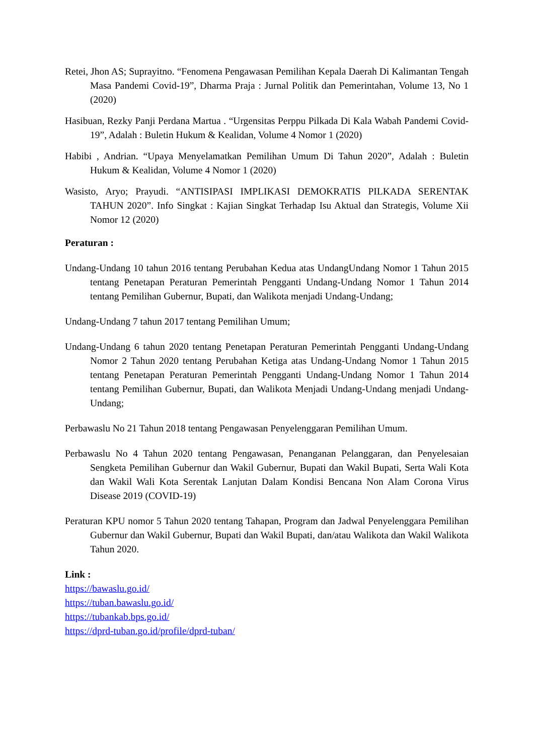Retei, Jhon AS; Suprayitno. “Fenomena Pengawasan Pemilihan Kepala Daerah Di Kalimantan Tengah Masa Pandemi Covid-19”, Dharma Praja : Jurnal Politik dan Pemerintahan, Volume 13, No 1 (2020)
Hasibuan, Rezky Panji Perdana Martua . “Urgensitas Perppu Pilkada Di Kala Wabah Pandemi Covid-19”, Adalah : Buletin Hukum & Kealidan, Volume 4 Nomor 1 (2020)
Habibi , Andrian. “Upaya Menyelamatkan Pemilihan Umum Di Tahun 2020”, Adalah : Buletin Hukum & Kealidan, Volume 4 Nomor 1 (2020)
Wasisto, Aryo; Prayudi. “ANTISIPASI IMPLIKASI DEMOKRATIS PILKADA SERENTAK TAHUN 2020”. Info Singkat : Kajian Singkat Terhadap Isu Aktual dan Strategis, Volume Xii Nomor 12 (2020)
Peraturan :
Undang-Undang 10 tahun 2016 tentang Perubahan Kedua atas UndangUndang Nomor 1 Tahun 2015 tentang Penetapan Peraturan Pemerintah Pengganti Undang-Undang Nomor 1 Tahun 2014 tentang Pemilihan Gubernur, Bupati, dan Walikota menjadi Undang-Undang;
Undang-Undang 7 tahun 2017 tentang Pemilihan Umum;
Undang-Undang 6 tahun 2020 tentang Penetapan Peraturan Pemerintah Pengganti Undang-Undang Nomor 2 Tahun 2020 tentang Perubahan Ketiga atas Undang-Undang Nomor 1 Tahun 2015 tentang Penetapan Peraturan Pemerintah Pengganti Undang-Undang Nomor 1 Tahun 2014 tentang Pemilihan Gubernur, Bupati, dan Walikota Menjadi Undang-Undang menjadi Undang-Undang;
Perbawaslu No 21 Tahun 2018 tentang Pengawasan Penyelenggaran Pemilihan Umum.
Perbawaslu No 4 Tahun 2020 tentang Pengawasan, Penanganan Pelanggaran, dan Penyelesaian Sengketa Pemilihan Gubernur dan Wakil Gubernur, Bupati dan Wakil Bupati, Serta Wali Kota dan Wakil Wali Kota Serentak Lanjutan Dalam Kondisi Bencana Non Alam Corona Virus Disease 2019 (COVID-19)
Peraturan KPU nomor 5 Tahun 2020 tentang Tahapan, Program dan Jadwal Penyelenggara Pemilihan Gubernur dan Wakil Gubernur, Bupati dan Wakil Bupati, dan/atau Walikota dan Wakil Walikota Tahun 2020.
Link :
https://bawaslu.go.id/
https://tuban.bawaslu.go.id/
https://tubankab.bps.go.id/
https://dprd-tuban.go.id/profile/dprd-tuban/